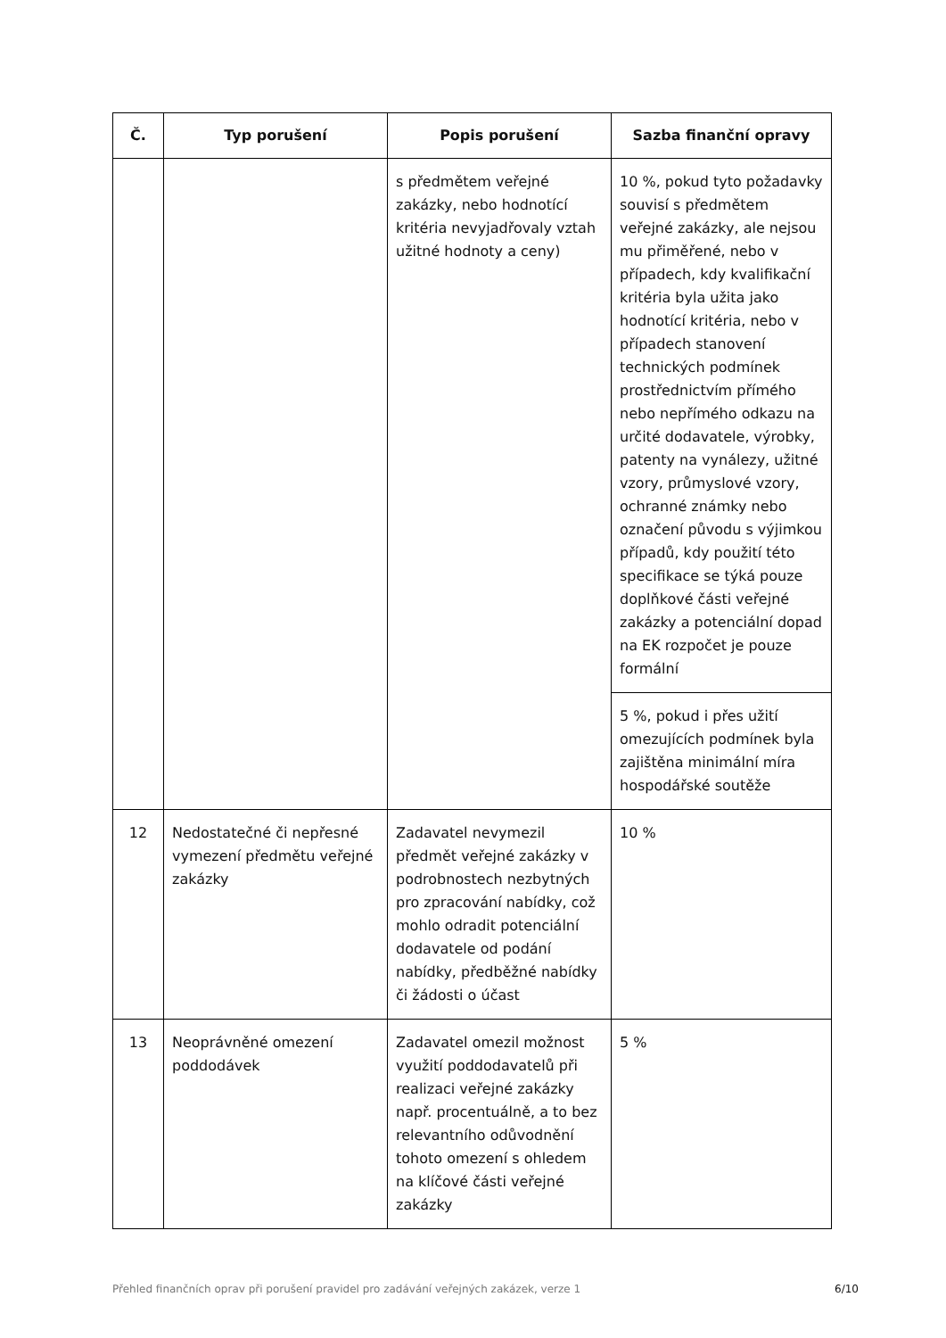| Č. | Typ porušení | Popis porušení | Sazba finanční opravy |
| --- | --- | --- | --- |
| | | s předmětem veřejné zakázky, nebo hodnotící kritéria nevyjadřovaly vztah užitné hodnoty a ceny) | 10 %, pokud tyto požadavky souvisí s předmětem veřejné zakázky, ale nejsou mu přiměřené, nebo v případech, kdy kvalifikační kritéria byla užita jako hodnotící kritéria, nebo v případech stanovení technických podmínek prostřednictvím přímého nebo nepřímého odkazu na určité dodavatele, výrobky, patenty na vynálezy, užitné vzory, průmyslové vzory, ochranné známky nebo označení původu s výjimkou případů, kdy použití této specifikace se týká pouze doplňkové části veřejné zakázky a potenciální dopad na EK rozpočet je pouze formální |
| | | | 5 %, pokud i přes užití omezujících podmínek byla zajištěna minimální míra hospodářské soutěže |
| 12 | Nedostatečné či nepřesné vymezení předmětu veřejné zakázky | Zadavatel nevymezil předmět veřejné zakázky v podrobnostech nezbytných pro zpracování nabídky, což mohlo odradit potenciální dodavatele od podání nabídky, předběžné nabídky či žádosti o účast | 10 % |
| 13 | Neoprávněné omezení poddodávek | Zadavatel omezil možnost využití poddodavatelů při realizaci veřejné zakázky např. procentuálně, a to bez relevantního odůvodnění tohoto omezení s ohledem na klíčové části veřejné zakázky | 5 % |
Přehled finančních oprav při porušení pravidel pro zadávání veřejných zakázek, verze 1 6/10